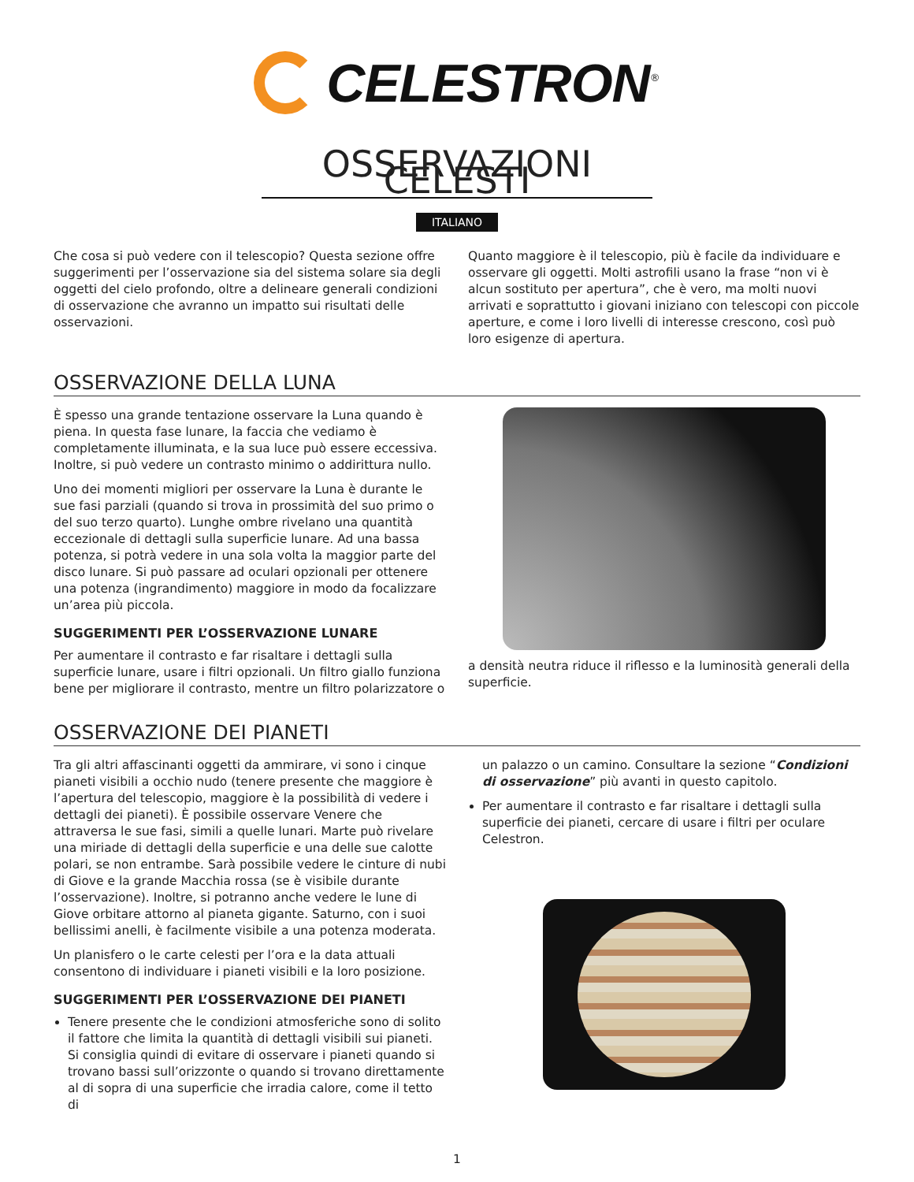CELESTRON<sup>®</sup>
OSSERVAZIONI CELESTI
ITALIANO
Che cosa si può vedere con il telescopio? Questa sezione offre suggerimenti per l’osservazione sia del sistema solare sia degli oggetti del cielo profondo, oltre a delineare generali condizioni di osservazione che avranno un impatto sui risultati delle osservazioni.
Quanto maggiore è il telescopio, più è facile da individuare e osservare gli oggetti. Molti astrofili usano la frase “non vi è alcun sostituto per apertura”, che è vero, ma molti nuovi arrivati e soprattutto i giovani iniziano con telescopi con piccole aperture, e come i loro livelli di interesse crescono, così può loro esigenze di apertura.
OSSERVAZIONE DELLA LUNA
È spesso una grande tentazione osservare la Luna quando è piena. In questa fase lunare, la faccia che vediamo è completamente illuminata, e la sua luce può essere eccessiva. Inoltre, si può vedere un contrasto minimo o addirittura nullo.
Uno dei momenti migliori per osservare la Luna è durante le sue fasi parziali (quando si trova in prossimità del suo primo o del suo terzo quarto). Lunghe ombre rivelano una quantità eccezionale di dettagli sulla superficie lunare. Ad una bassa potenza, si potrà vedere in una sola volta la maggior parte del disco lunare. Si può passare ad oculari opzionali per ottenere una potenza (ingrandimento) maggiore in modo da focalizzare un’area più piccola.
SUGGERIMENTI PER L’OSSERVAZIONE LUNARE
Per aumentare il contrasto e far risaltare i dettagli sulla superficie lunare, usare i filtri opzionali. Un filtro giallo funziona bene per migliorare il contrasto, mentre un filtro polarizzatore o
a densità neutra riduce il riflesso e la luminosità generali della superficie.
OSSERVAZIONE DEI PIANETI
Tra gli altri affascinanti oggetti da ammirare, vi sono i cinque pianeti visibili a occhio nudo (tenere presente che maggiore è l’apertura del telescopio, maggiore è la possibilità di vedere i dettagli dei pianeti). È possibile osservare Venere che attraversa le sue fasi, simili a quelle lunari. Marte può rivelare una miriade di dettagli della superficie e una delle sue calotte polari, se non entrambe. Sarà possibile vedere le cinture di nubi di Giove e la grande Macchia rossa (se è visibile durante l’osservazione). Inoltre, si potranno anche vedere le lune di Giove orbitare attorno al pianeta gigante. Saturno, con i suoi bellissimi anelli, è facilmente visibile a una potenza moderata.
Un planisfero o le carte celesti per l’ora e la data attuali consentono di individuare i pianeti visibili e la loro posizione.
SUGGERIMENTI PER L’OSSERVAZIONE DEI PIANETI
Tenere presente che le condizioni atmosferiche sono di solito il fattore che limita la quantità di dettagli visibili sui pianeti. Si consiglia quindi di evitare di osservare i pianeti quando si trovano bassi sull’orizzonte o quando si trovano direttamente al di sopra di una superficie che irradia calore, come il tetto di
un palazzo o un camino. Consultare la sezione “Condizioni di osservazione” più avanti in questo capitolo.
Per aumentare il contrasto e far risaltare i dettagli sulla superficie dei pianeti, cercare di usare i filtri per oculare Celestron.
1